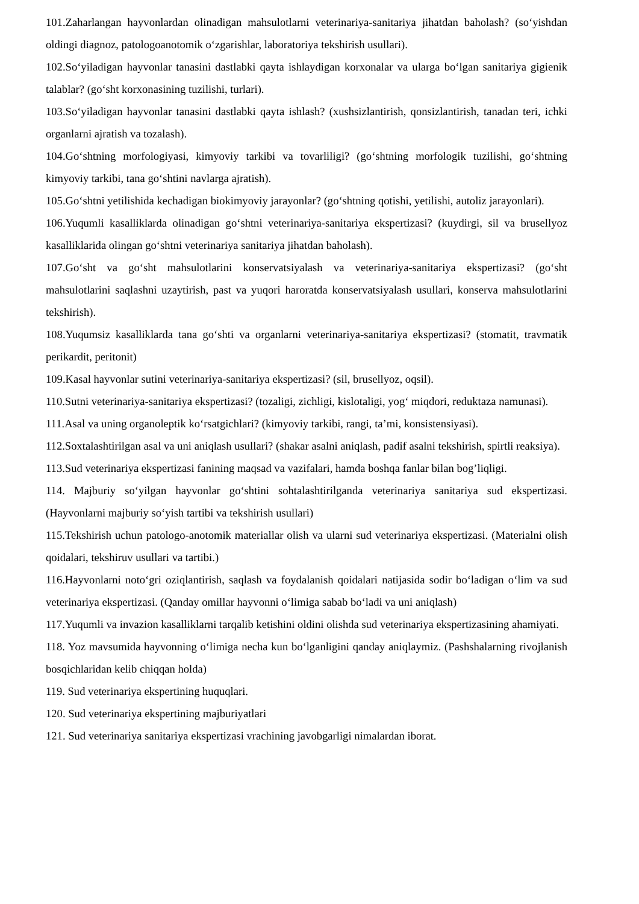101.Zaharlangan hayvonlardan olinadigan mahsulotlarni veterinariya-sanitariya jihatdan baholash? (so‘yishdan oldingi diagnoz, patologoanotomik o‘zgarishlar, laboratoriya tekshirish usullari).
102.So‘yiladigan hayvonlar tanasini dastlabki qayta ishlaydigan korxonalar va ularga bo‘lgan sanitariya gigienik talablar? (go‘sht korxonasining tuzilishi, turlari).
103.So‘yiladigan hayvonlar tanasini dastlabki qayta ishlash? (xushsizlantirish, qonsizlantirish, tanadan teri, ichki organlarni ajratish va tozalash).
104.Go‘shtning morfologiyasi, kimyoviy tarkibi va tovarliligi? (go‘shtning morfologik tuzilishi, go‘shtning kimyoviy tarkibi, tana go‘shtini navlarga ajratish).
105.Go‘shtni yetilishida kechadigan biokimyoviy jarayonlar? (go‘shtning qotishi, yetilishi, autoliz jarayonlari).
106.Yuqumli kasalliklarda olinadigan go‘shtni veterinariya-sanitariya ekspertizasi? (kuydirgi, sil va brusellyoz kasalliklarida olingan go‘shtni veterinariya sanitariya jihatdan baholash).
107.Go‘sht va go‘sht mahsulotlarini konservatsiyalash va veterinariya-sanitariya ekspertizasi? (go‘sht mahsulotlarini saqlashni uzaytirish, past va yuqori haroratda konservatsiyalash usullari, konserva mahsulotlarini tekshirish).
108.Yuqumsiz kasalliklarda tana go‘shti va organlarni veterinariya-sanitariya ekspertizasi? (stomatit, travmatik perikardit, peritonit)
109.Kasal hayvonlar sutini veterinariya-sanitariya ekspertizasi? (sil, brusellyoz, oqsil).
110.Sutni veterinariya-sanitariya ekspertizasi? (tozaligi, zichligi, kislotaligi, yog‘ miqdori, reduktaza namunasi).
111.Asal va uning organoleptik ko‘rsatgichlari? (kimyoviy tarkibi, rangi, ta’mi, konsistensiyasi).
112.Soxtalashtirilgan asal va uni aniqlash usullari? (shakar asalni aniqlash, padif asalni tekshirish, spirtli reaksiya).
113.Sud veterinariya ekspertizasi fanining maqsad va vazifalari, hamda boshqa fanlar bilan bog’liqligi.
114. Majburiy so‘yilgan hayvonlar go‘shtini sohtalashtirilganda veterinariya sanitariya sud ekspertizasi. (Hayvonlarni majburiy so‘yish tartibi va tekshirish usullari)
115.Tekshirish uchun patologo-anotomik materiallar olish va ularni sud veterinariya ekspertizasi. (Materialni olish qoidalari, tekshiruv usullari va tartibi.)
116.Hayvonlarni noto‘gri oziqlantirish, saqlash va foydalanish qoidalari natijasida sodir bo‘ladigan o‘lim va sud veterinariya ekspertizasi. (Qanday omillar hayvonni o‘limiga sabab bo‘ladi va uni aniqlash)
117.Yuqumli va invazion kasalliklarni tarqalib ketishini oldini olishda sud veterinariya ekspertizasining ahamiyati.
118. Yoz mavsumida hayvonning o‘limiga necha kun bo‘lganligini qanday aniqlaymiz. (Pashshalarning rivojlanish bosqichlaridan kelib chiqqan holda)
119. Sud veterinariya ekspertining huquqlari.
120. Sud veterinariya ekspertining majburiyatlari
121. Sud veterinariya sanitariya ekspertizasi vrachining javobgarligi nimalardan iborat.